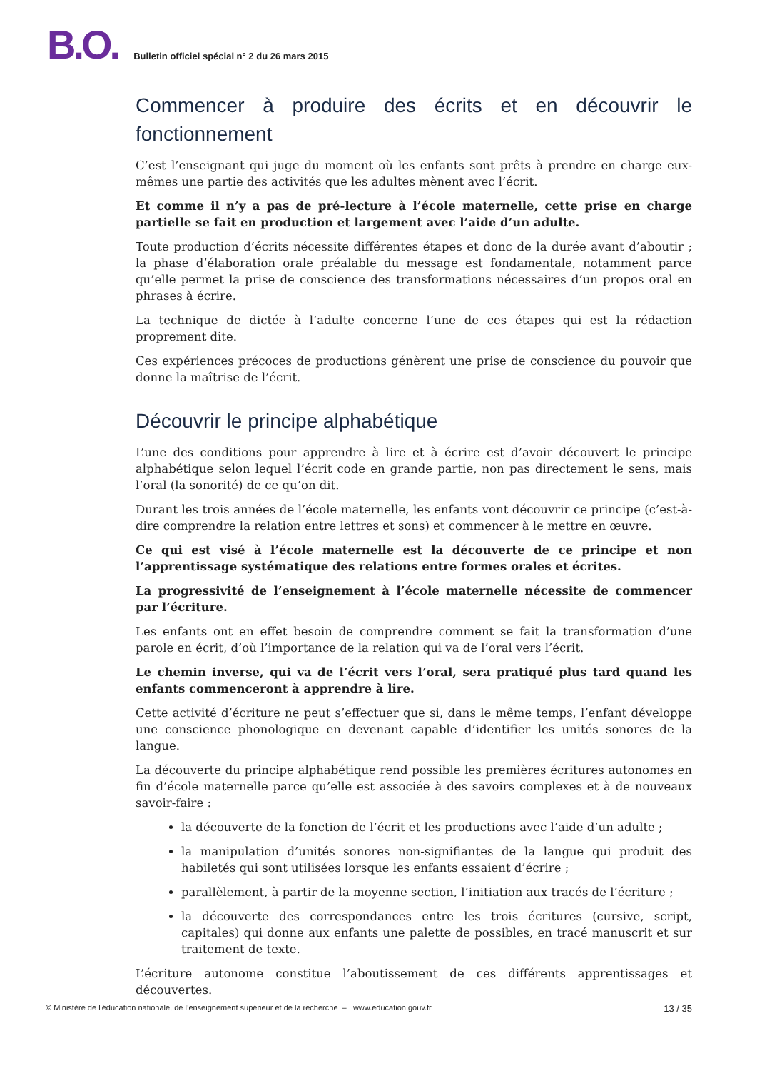B.O. Bulletin officiel spécial n° 2 du 26 mars 2015
Commencer à produire des écrits et en découvrir le fonctionnement
C’est l’enseignant qui juge du moment où les enfants sont prêts à prendre en charge eux-mêmes une partie des activités que les adultes mènent avec l’écrit.
Et comme il n’y a pas de pré-lecture à l’école maternelle, cette prise en charge partielle se fait en production et largement avec l’aide d’un adulte.
Toute production d’écrits nécessite différentes étapes et donc de la durée avant d’aboutir ; la phase d’élaboration orale préalable du message est fondamentale, notamment parce qu’elle permet la prise de conscience des transformations nécessaires d’un propos oral en phrases à écrire.
La technique de dictée à l’adulte concerne l’une de ces étapes qui est la rédaction proprement dite.
Ces expériences précoces de productions génèrent une prise de conscience du pouvoir que donne la maîtrise de l’écrit.
Découvrir le principe alphabétique
L’une des conditions pour apprendre à lire et à écrire est d’avoir découvert le principe alphabétique selon lequel l’écrit code en grande partie, non pas directement le sens, mais l’oral (la sonorité) de ce qu’on dit.
Durant les trois années de l’école maternelle, les enfants vont découvrir ce principe (c’est-à-dire comprendre la relation entre lettres et sons) et commencer à le mettre en œuvre.
Ce qui est visé à l’école maternelle est la découverte de ce principe et non l’apprentissage systématique des relations entre formes orales et écrites.
La progressivité de l’enseignement à l’école maternelle nécessite de commencer par l’écriture.
Les enfants ont en effet besoin de comprendre comment se fait la transformation d’une parole en écrit, d’où l’importance de la relation qui va de l’oral vers l’écrit.
Le chemin inverse, qui va de l’écrit vers l’oral, sera pratiqué plus tard quand les enfants commenceront à apprendre à lire.
Cette activité d’écriture ne peut s’effectuer que si, dans le même temps, l’enfant développe une conscience phonologique en devenant capable d’identifier les unités sonores de la langue.
La découverte du principe alphabétique rend possible les premières écritures autonomes en fin d’école maternelle parce qu’elle est associée à des savoirs complexes et à de nouveaux savoir-faire :
la découverte de la fonction de l’écrit et les productions avec l’aide d’un adulte ;
la manipulation d’unités sonores non-signifiantes de la langue qui produit des habiletés qui sont utilisées lorsque les enfants essaient d’écrire ;
parallèlement, à partir de la moyenne section, l’initiation aux tracés de l’écriture ;
la découverte des correspondances entre les trois écritures (cursive, script, capitales) qui donne aux enfants une palette de possibles, en tracé manuscrit et sur traitement de texte.
L’écriture autonome constitue l’aboutissement de ces différents apprentissages et découvertes.
© Ministère de l'éducation nationale, de l’enseignement supérieur et de la recherche – www.education.gouv.fr 13 / 35